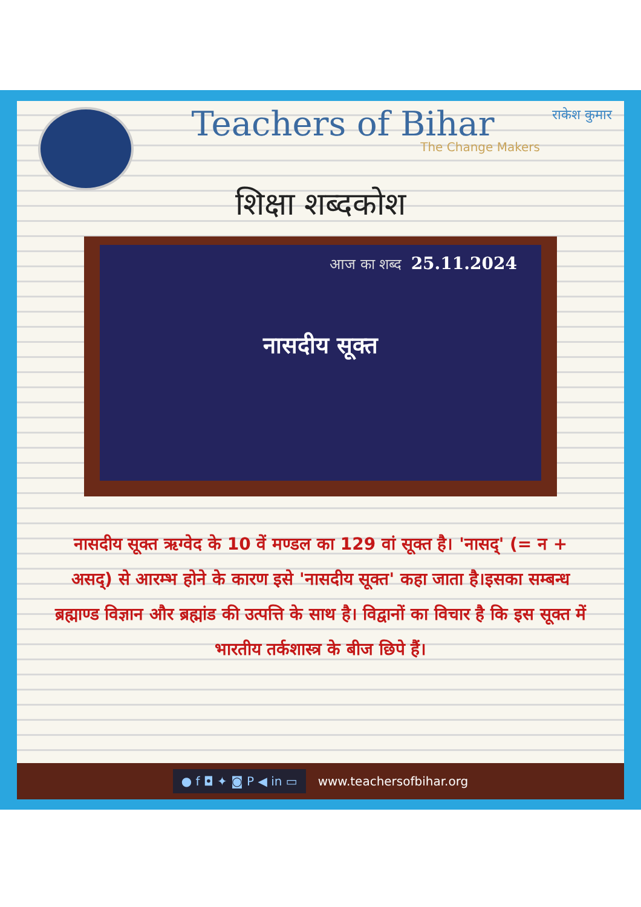Teachers of Bihar
The Change Makers
राकेश कुमार
शिक्षा शब्दकोश
आज का शब्द 25.11.2024
नासदीय सूक्त
नासदीय सूक्त ऋग्वेद के 10 वें मण्डल का 129 वां सूक्त है। 'नासद्' (= न + असद्) से आरम्भ होने के कारण इसे 'नासदीय सूक्त' कहा जाता है।इसका सम्बन्ध ब्रह्माण्ड विज्ञान और ब्रह्मांड की उत्पत्ति के साथ है। विद्वानों का विचार है कि इस सूक्त में भारतीय तर्कशास्त्र के बीज छिपे हैं।
● f ◘ ✦ ◙ P ◀ in ▭ www.teachersofbihar.org